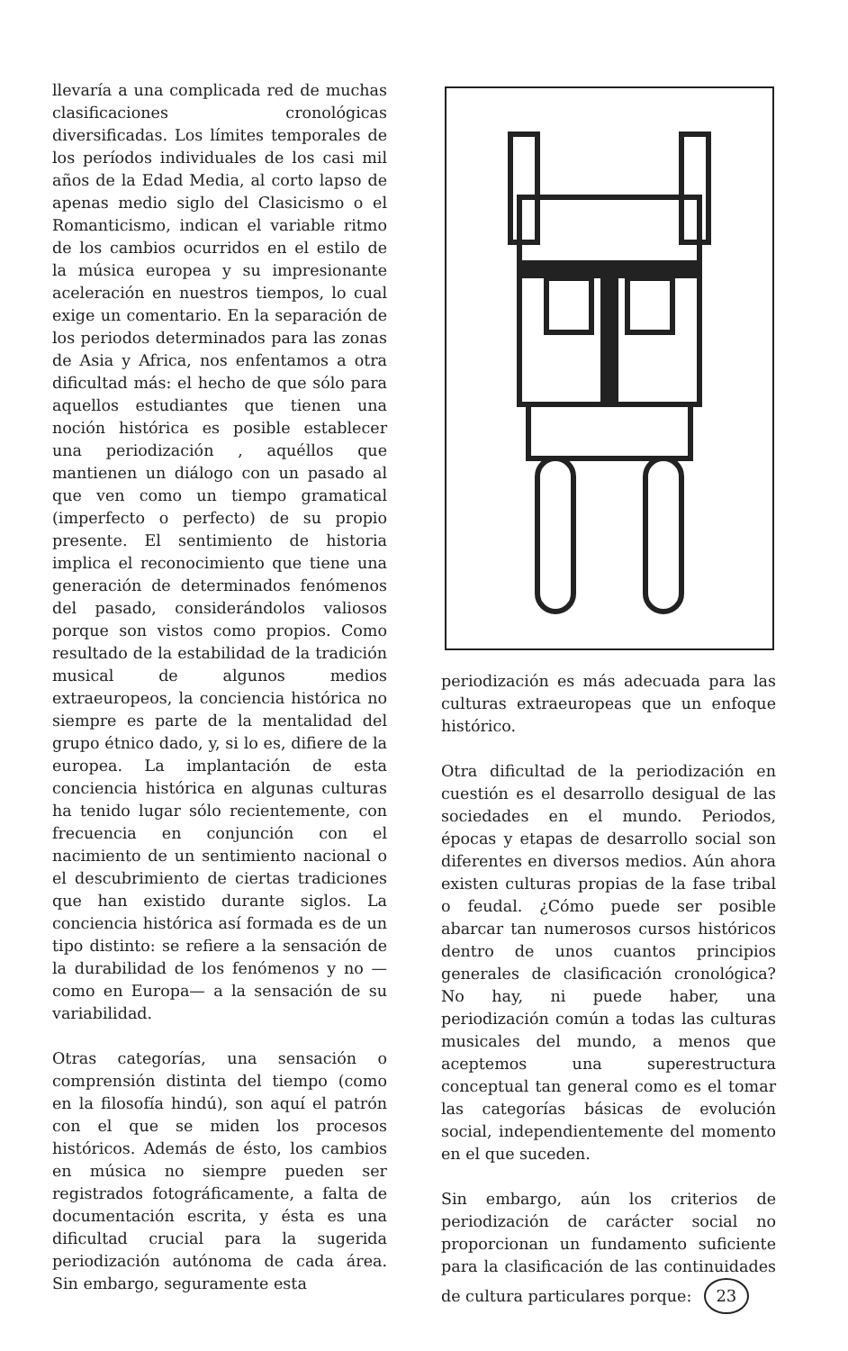llevaría a una complicada red de muchas clasificaciones cronológicas diversificadas. Los límites temporales de los períodos individuales de los casi mil años de la Edad Media, al corto lapso de apenas medio siglo del Clasicismo o el Romanticismo, indican el variable ritmo de los cambios ocurridos en el estilo de la música europea y su impresionante aceleración en nuestros tiempos, lo cual exige un comentario. En la separación de los periodos determinados para las zonas de Asia y Africa, nos enfentamos a otra dificultad más: el hecho de que sólo para aquellos estudiantes que tienen una noción histórica es posible establecer una periodización , aquéllos que mantienen un diálogo con un pasado al que ven como un tiempo gramatical (imperfecto o perfecto) de su propio presente. El sentimiento de historia implica el reconocimiento que tiene una generación de determinados fenómenos del pasado, considerándolos valiosos porque son vistos como propios. Como resultado de la estabilidad de la tradición musical de algunos medios extraeuropeos, la conciencia histórica no siempre es parte de la mentalidad del grupo étnico dado, y, si lo es, difiere de la europea. La implantación de esta conciencia histórica en algunas culturas ha tenido lugar sólo recientemente, con frecuencia en conjunción con el nacimiento de un sentimiento nacional o el descubrimiento de ciertas tradiciones que han existido durante siglos. La conciencia histórica así formada es de un tipo distinto: se refiere a la sensación de la durabilidad de los fenómenos y no —como en Europa— a la sensación de su variabilidad.
Otras categorías, una sensación o comprensión distinta del tiempo (como en la filosofía hindú), son aquí el patrón con el que se miden los procesos históricos. Además de ésto, los cambios en música no siempre pueden ser registrados fotográficamente, a falta de documentación escrita, y ésta es una dificultad crucial para la sugerida periodización autónoma de cada área. Sin embargo, seguramente esta
periodización es más adecuada para las culturas extraeuropeas que un enfoque histórico.
Otra dificultad de la periodización en cuestión es el desarrollo desigual de las sociedades en el mundo. Periodos, épocas y etapas de desarrollo social son diferentes en diversos medios. Aún ahora existen culturas propias de la fase tribal o feudal. ¿Cómo puede ser posible abarcar tan numerosos cursos históricos dentro de unos cuantos principios generales de clasificación cronológica? No hay, ni puede haber, una periodización común a todas las culturas musicales del mundo, a menos que aceptemos una superestructura conceptual tan general como es el tomar las categorías básicas de evolución social, independientemente del momento en el que suceden.
Sin embargo, aún los criterios de periodización de carácter social no proporcionan un fundamento suficiente para la clasificación de las continuidades de cultura particulares porque: 23